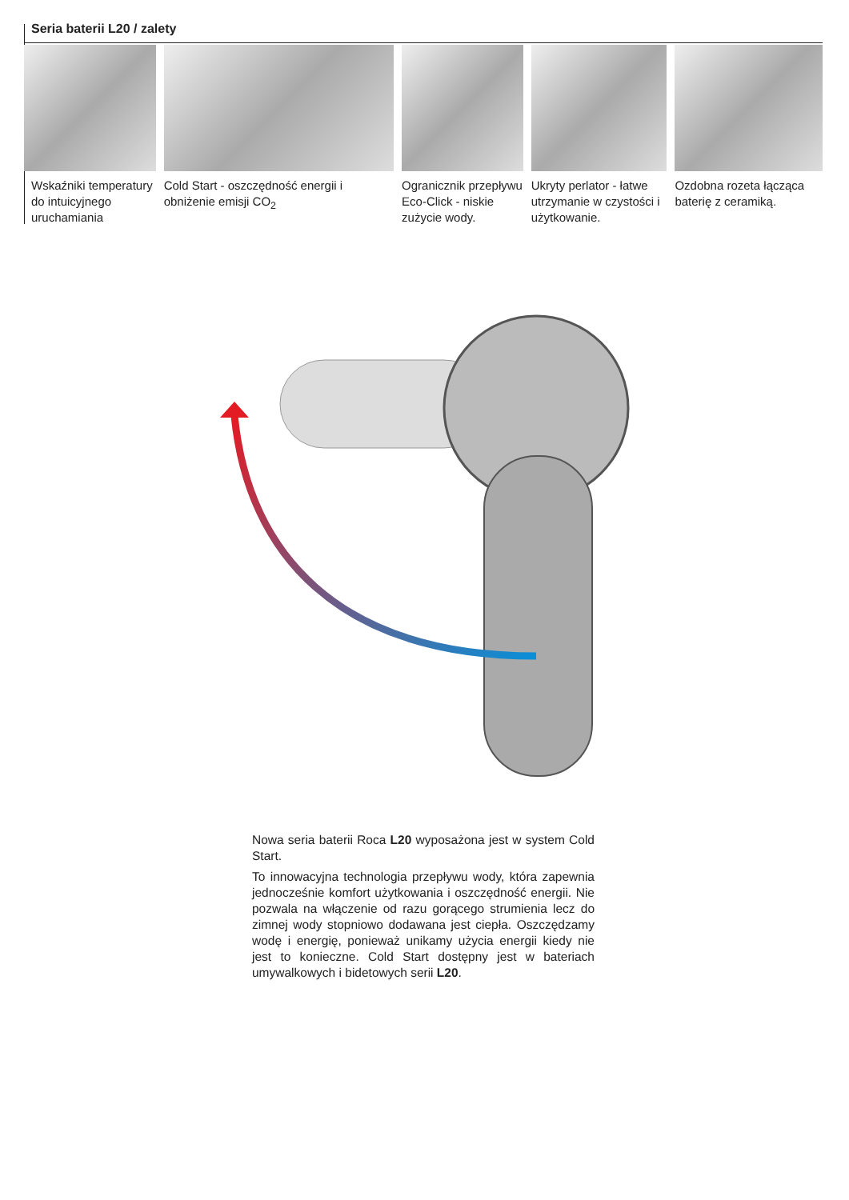Seria baterii L20 / zalety
Wskaźniki temperatury do intuicyjnego uruchamiania
Cold Start - oszczędność energii i obniżenie emisji CO<sub>2</sub>
Ogranicznik przepływu Eco-Click - niskie zużycie wody.
Ukryty perlator - łatwe utrzymanie w czystości i użytkowanie.
Ozdobna rozeta łącząca baterię z ceramiką.
Nowa seria baterii Roca L20 wyposażona jest w system Cold Start.
To innowacyjna technologia przepływu wody, która zapewnia jednocześnie komfort użytkowania i oszczędność energii. Nie pozwala na włączenie od razu gorącego strumienia lecz do zimnej wody stopniowo dodawana jest ciepła. Oszczędzamy wodę i energię, ponieważ unikamy użycia energii kiedy nie jest to konieczne. Cold Start dostępny jest w bateriach umywalkowych i bidetowych serii L20.